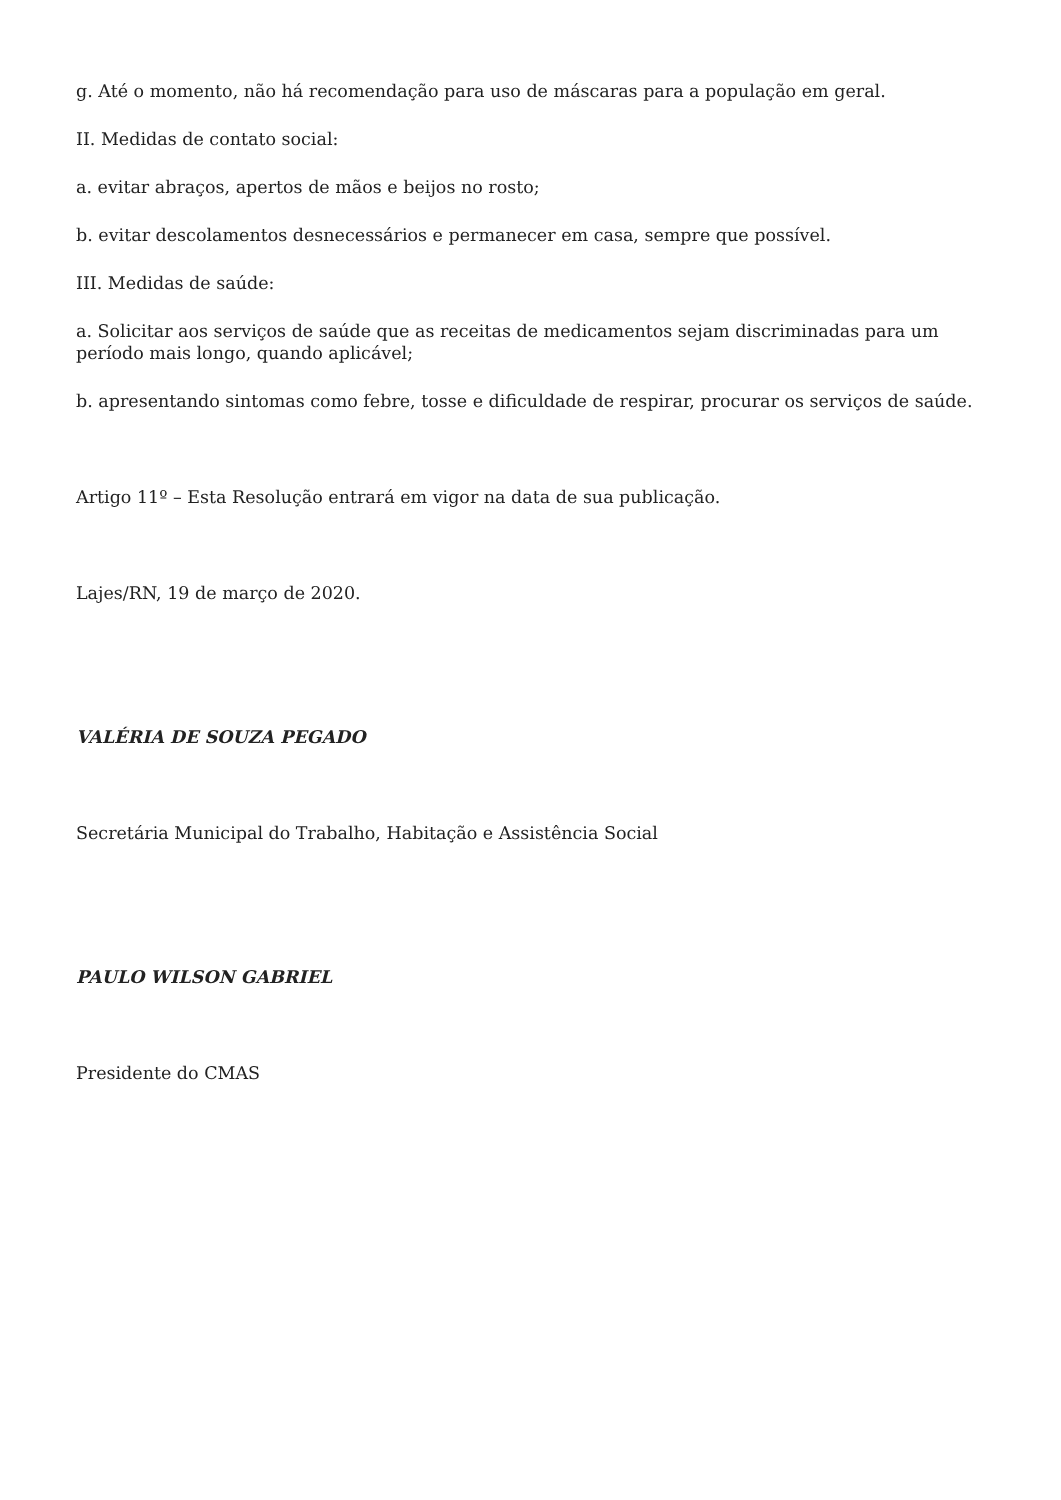g. Até o momento, não há recomendação para uso de máscaras para a população em geral.
II. Medidas de contato social:
a. evitar abraços, apertos de mãos e beijos no rosto;
b. evitar descolamentos desnecessários e permanecer em casa, sempre que possível.
III. Medidas de saúde:
a. Solicitar aos serviços de saúde que as receitas de medicamentos sejam discriminadas para um período mais longo, quando aplicável;
b. apresentando sintomas como febre, tosse e dificuldade de respirar, procurar os serviços de saúde.
Artigo 11º – Esta Resolução entrará em vigor na data de sua publicação.
Lajes/RN, 19 de março de 2020.
VALÉRIA DE SOUZA PEGADO
Secretária Municipal do Trabalho, Habitação e Assistência Social
PAULO WILSON GABRIEL
Presidente do CMAS